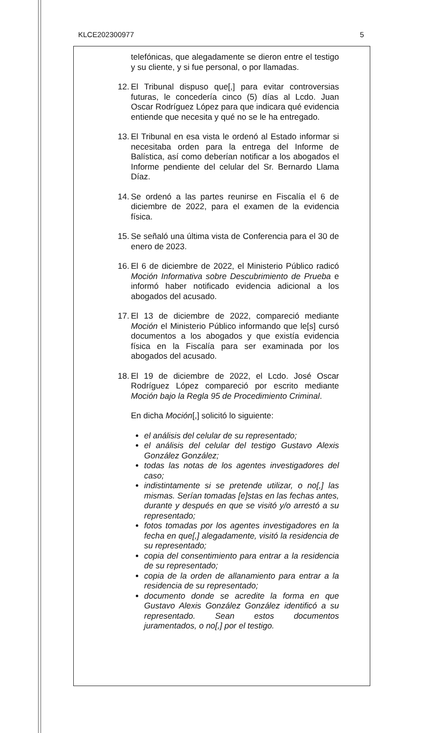KLCE202300977 5
telefónicas, que alegadamente se dieron entre el testigo y su cliente, y si fue personal, o por llamadas.
12. El Tribunal dispuso que[,] para evitar controversias futuras, le concedería cinco (5) días al Lcdo. Juan Oscar Rodríguez López para que indicara qué evidencia entiende que necesita y qué no se le ha entregado.
13. El Tribunal en esa vista le ordenó al Estado informar si necesitaba orden para la entrega del Informe de Balística, así como deberían notificar a los abogados el Informe pendiente del celular del Sr. Bernardo Llama Díaz.
14. Se ordenó a las partes reunirse en Fiscalía el 6 de diciembre de 2022, para el examen de la evidencia física.
15. Se señaló una última vista de Conferencia para el 30 de enero de 2023.
16. El 6 de diciembre de 2022, el Ministerio Público radicó Moción Informativa sobre Descubrimiento de Prueba e informó haber notificado evidencia adicional a los abogados del acusado.
17. El 13 de diciembre de 2022, compareció mediante Moción el Ministerio Público informando que le[s] cursó documentos a los abogados y que existía evidencia física en la Fiscalía para ser examinada por los abogados del acusado.
18. El 19 de diciembre de 2022, el Lcdo. José Oscar Rodríguez López compareció por escrito mediante Moción bajo la Regla 95 de Procedimiento Criminal.
En dicha Moción[,] solicitó lo siguiente:
el análisis del celular de su representado;
el análisis del celular del testigo Gustavo Alexis González González;
todas las notas de los agentes investigadores del caso;
indistintamente si se pretende utilizar, o no[,] las mismas. Serían tomadas [e]stas en las fechas antes, durante y después en que se visitó y/o arrestó a su representado;
fotos tomadas por los agentes investigadores en la fecha en que[,] alegadamente, visitó la residencia de su representado;
copia del consentimiento para entrar a la residencia de su representado;
copia de la orden de allanamiento para entrar a la residencia de su representado;
documento donde se acredite la forma en que Gustavo Alexis González González identificó a su representado. Sean estos documentos juramentados, o no[,] por el testigo.